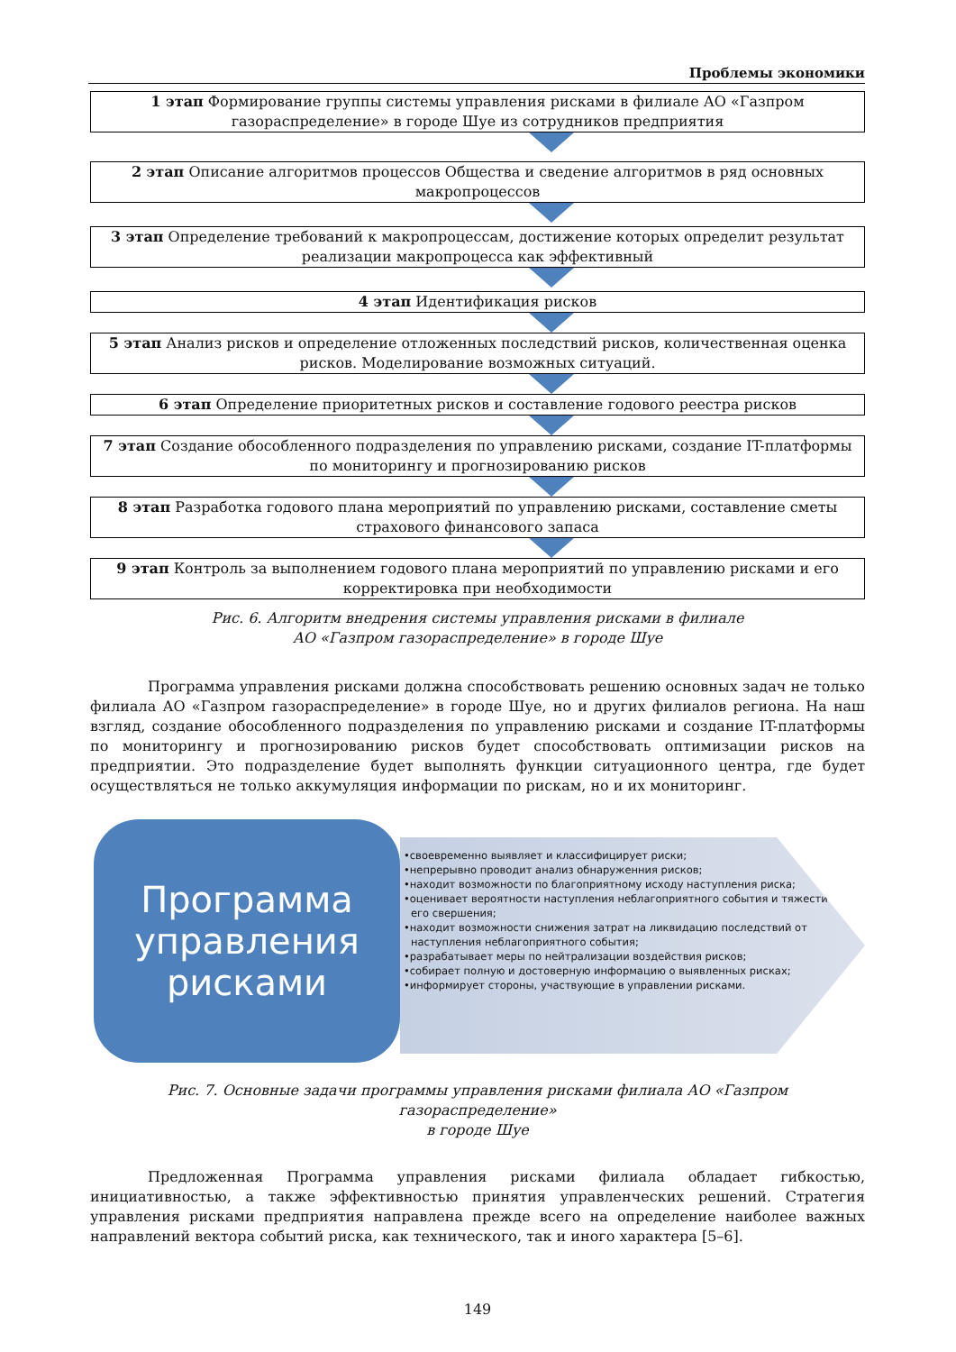Проблемы экономики
1 этап Формирование группы системы управления рисками в филиале АО «Газпром газораспределение» в городе Шуе из сотрудников предприятия
2 этап Описание алгоритмов процессов Общества и сведение алгоритмов в ряд основных макропроцессов
3 этап Определение требований к макропроцессам, достижение которых определит результат реализации макропроцесса как эффективный
4 этап Идентификация рисков
5 этап Анализ рисков и определение отложенных последствий рисков, количественная оценка рисков. Моделирование возможных ситуаций.
6 этап Определение приоритетных рисков и составление годового реестра рисков
7 этап Создание обособленного подразделения по управлению рисками, создание IT-платформы по мониторингу и прогнозированию рисков
8 этап Разработка годового плана мероприятий по управлению рисками, составление сметы страхового финансового запаса
9 этап Контроль за выполнением годового плана мероприятий по управлению рисками и его корректировка при необходимости
Рис. 6. Алгоритм внедрения системы управления рисками в филиале
АО «Газпром газораспределение» в городе Шуе
Программа управления рисками должна способствовать решению основных задач не только филиала АО «Газпром газораспределение» в городе Шуе, но и других филиалов региона. На наш взгляд, создание обособленного подразделения по управлению рисками и создание IT-платформы по мониторингу и прогнозированию рисков будет способствовать оптимизации рисков на предприятии. Это подразделение будет выполнять функции ситуационного центра, где будет осуществляться не только аккумуляция информации по рискам, но и их мониторинг.
Программа
управления
рисками
•своевременно выявляет и классифицирует риски;
•непрерывно проводит анализ обнаруженния рисков;
•находит возможности по благоприятному исходу наступления риска;
•оценивает вероятности наступления неблагоприятного события и тяжести его свершения;
•находит возможности снижения затрат на ликвидацию последствий от наступления неблагоприятного события;
•разрабатывает меры по нейтрализации воздействия рисков;
•собирает полную и достоверную информацию о выявленных рисках;
•информирует стороны, участвующие в управлении рисками.
Рис. 7. Основные задачи программы управления рисками филиала АО «Газпром газораспределение»
в городе Шуе
Предложенная Программа управления рисками филиала обладает гибкостью, инициативностью, а также эффективностью принятия управленческих решений. Стратегия управления рисками предприятия направлена прежде всего на определение наиболее важных направлений вектора событий риска, как технического, так и иного характера [5–6].
149